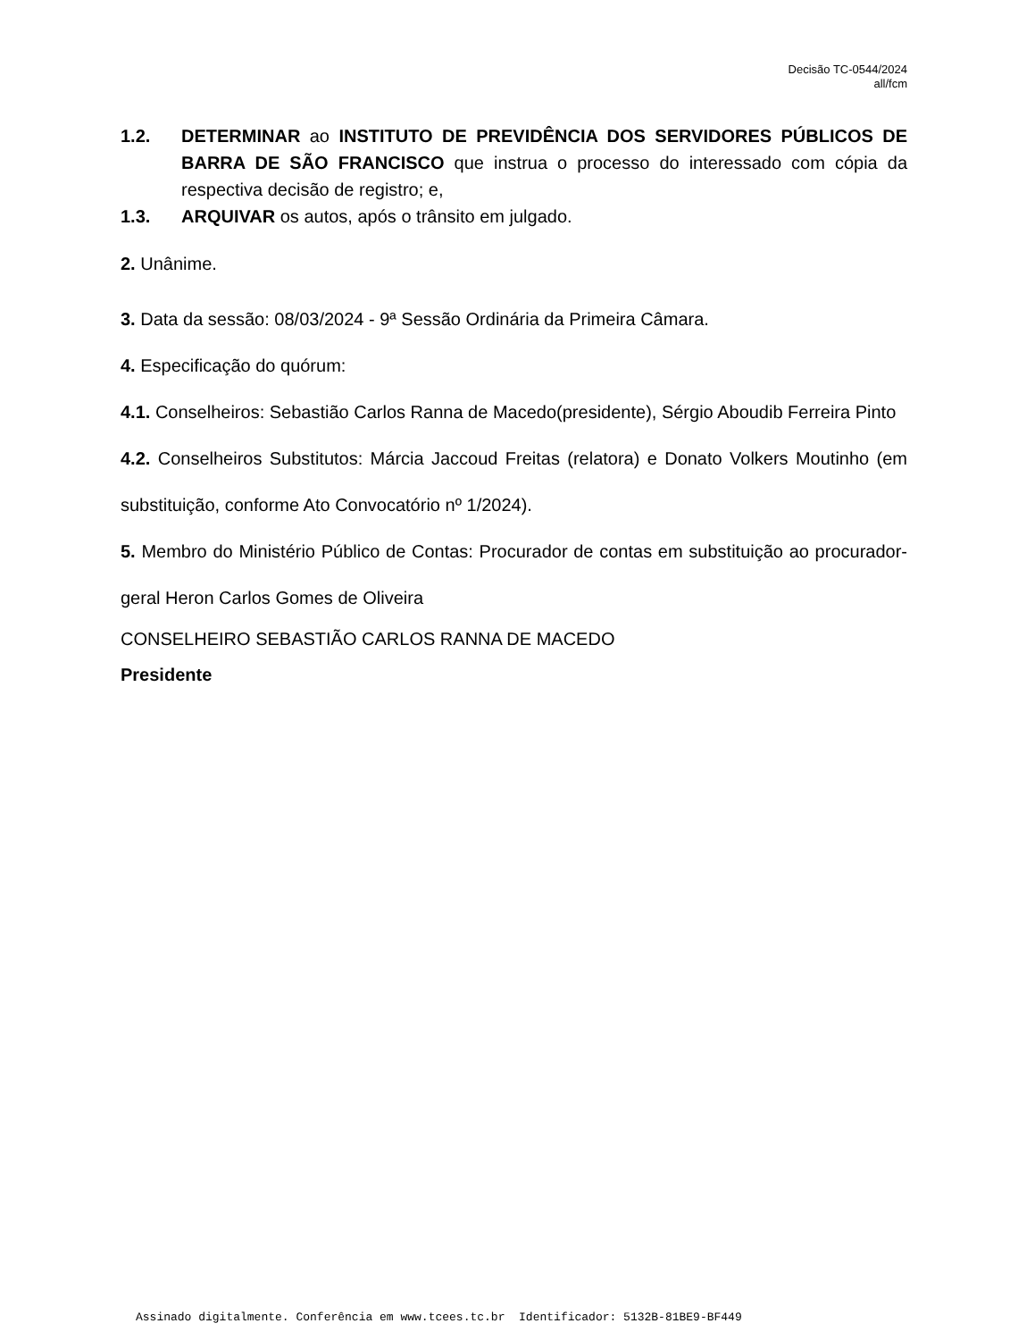Decisão TC-0544/2024
all/fcm
1.2. DETERMINAR ao INSTITUTO DE PREVIDÊNCIA DOS SERVIDORES PÚBLICOS DE BARRA DE SÃO FRANCISCO que instrua o processo do interessado com cópia da respectiva decisão de registro; e,
1.3. ARQUIVAR os autos, após o trânsito em julgado.
2. Unânime.
3. Data da sessão: 08/03/2024 - 9ª Sessão Ordinária da Primeira Câmara.
4. Especificação do quórum:
4.1. Conselheiros: Sebastião Carlos Ranna de Macedo(presidente), Sérgio Aboudib Ferreira Pinto
4.2. Conselheiros Substitutos: Márcia Jaccoud Freitas (relatora) e Donato Volkers Moutinho (em substituição, conforme Ato Convocatório nº 1/2024).
5. Membro do Ministério Público de Contas: Procurador de contas em substituição ao procurador-geral Heron Carlos Gomes de Oliveira
CONSELHEIRO SEBASTIÃO CARLOS RANNA DE MACEDO
Presidente
Assinado digitalmente. Conferência em www.tcees.tc.br Identificador: 5132B-81BE9-BF449